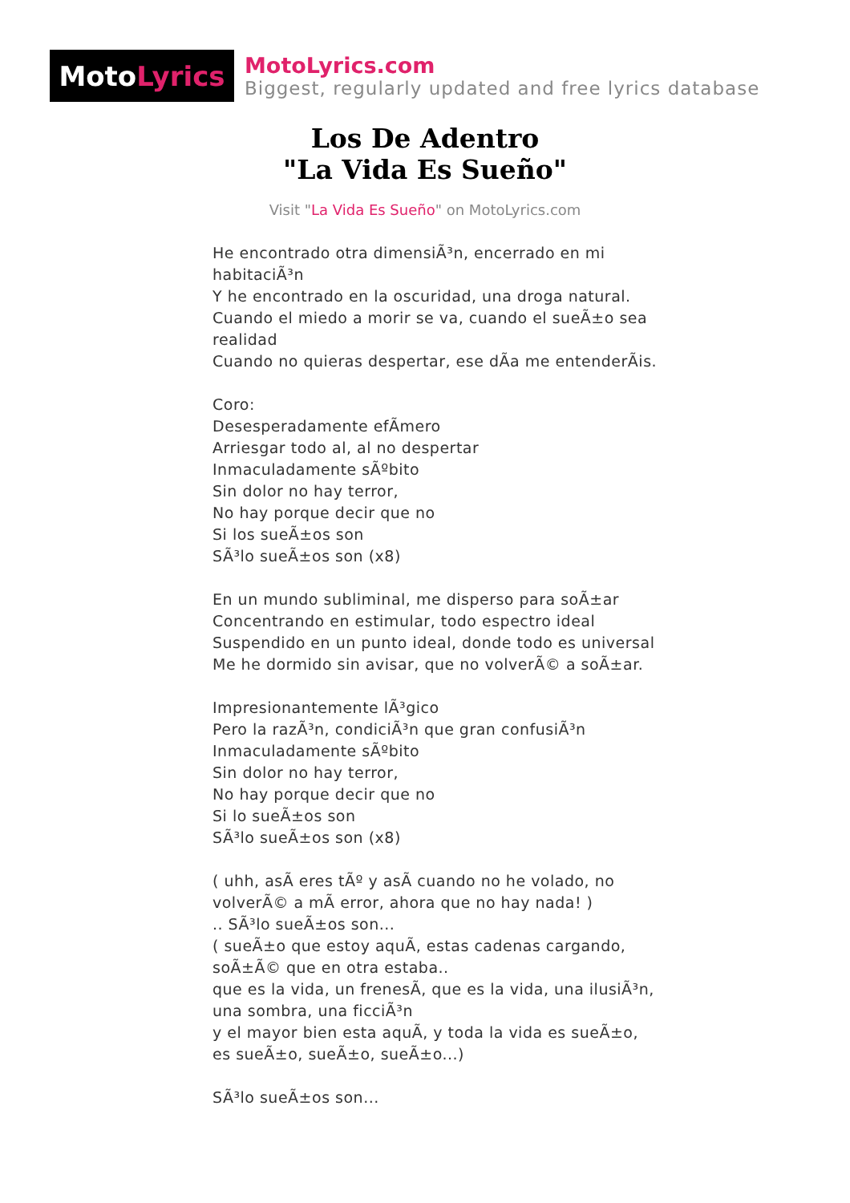Moto Lyrics
MotoLyrics.com
Biggest, regularly updated and free lyrics database
Los De Adentro
"La Vida Es Sueño"
Visit "La Vida Es Sueño" on MotoLyrics.com
He encontrado otra dimensiÃ³n, encerrado en mi habitaciÃ³n
Y he encontrado en la oscuridad, una droga natural.
Cuando el miedo a morir se va, cuando el sueÃ±o sea realidad
Cuando no quieras despertar, ese dÃa me entenderÃis.
Coro:
Desesperadamente efÃmero
Arriesgar todo al, al no despertar
Inmaculadamente sÃºbito
Sin dolor no hay terror,
No hay porque decir que no
Si los sueÃ±os son
SÃ³lo sueÃ±os son (x8)
En un mundo subliminal, me disperso para soÃ±ar
Concentrando en estimular, todo espectro ideal
Suspendido en un punto ideal, donde todo es universal
Me he dormido sin avisar, que no volverÃ© a soÃ±ar.
Impresionantemente lÃ³gico
Pero la razÃ³n, condiciÃ³n que gran confusiÃ³n
Inmaculadamente sÃºbito
Sin dolor no hay terror,
No hay porque decir que no
Si lo sueÃ±os son
SÃ³lo sueÃ±os son (x8)
( uhh, asÃ eres tÃº y asÃ cuando no he volado, no volverÃ© a mÃ error, ahora que no hay nada! )
.. SÃ³lo sueÃ±os son...
( sueÃ±o que estoy aquÃ, estas cadenas cargando, soÃ±Ã© que en otra estaba..
que es la vida, un frenesÃ, que es la vida, una ilusiÃ³n, una sombra, una ficciÃ³n
y el mayor bien esta aquÃ, y toda la vida es sueÃ±o, es sueÃ±o, sueÃ±o, sueÃ±o...)
SÃ³lo sueÃ±os son...